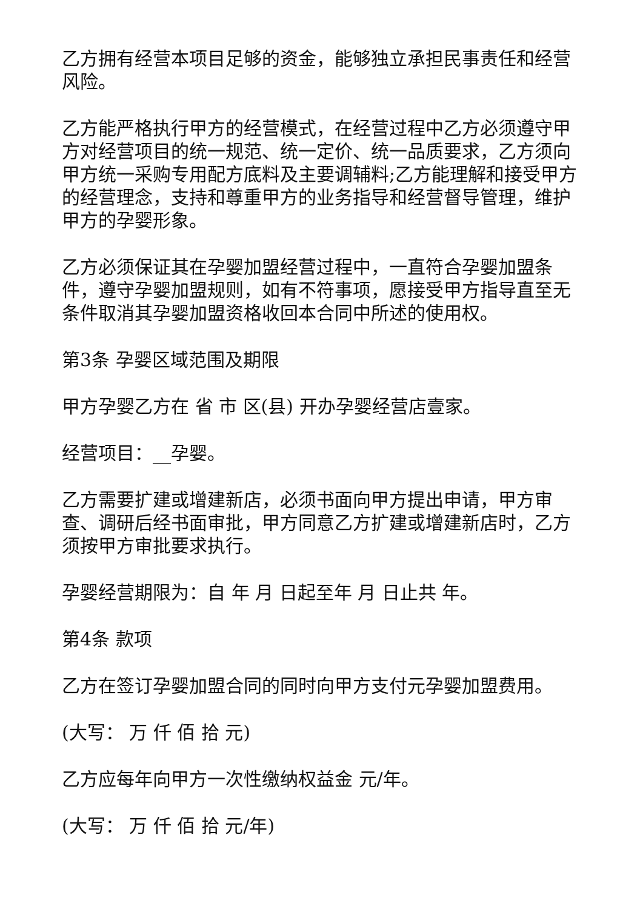乙方拥有经营本项目足够的资金，能够独立承担民事责任和经营风险。
乙方能严格执行甲方的经营模式，在经营过程中乙方必须遵守甲方对经营项目的统一规范、统一定价、统一品质要求，乙方须向甲方统一采购专用配方底料及主要调辅料;乙方能理解和接受甲方的经营理念，支持和尊重甲方的业务指导和经营督导管理，维护甲方的孕婴形象。
乙方必须保证其在孕婴加盟经营过程中，一直符合孕婴加盟条件，遵守孕婴加盟规则，如有不符事项，愿接受甲方指导直至无条件取消其孕婴加盟资格收回本合同中所述的使用权。
第3条 孕婴区域范围及期限
甲方孕婴乙方在 省 市 区(县) 开办孕婴经营店壹家。
经营项目：__孕婴。
乙方需要扩建或增建新店，必须书面向甲方提出申请，甲方审查、调研后经书面审批，甲方同意乙方扩建或增建新店时，乙方须按甲方审批要求执行。
孕婴经营期限为：自 年 月 日起至年 月 日止共 年。
第4条 款项
乙方在签订孕婴加盟合同的同时向甲方支付元孕婴加盟费用。
(大写： 万 仟 佰 拾 元)
乙方应每年向甲方一次性缴纳权益金 元/年。
(大写： 万 仟 佰 拾 元/年)